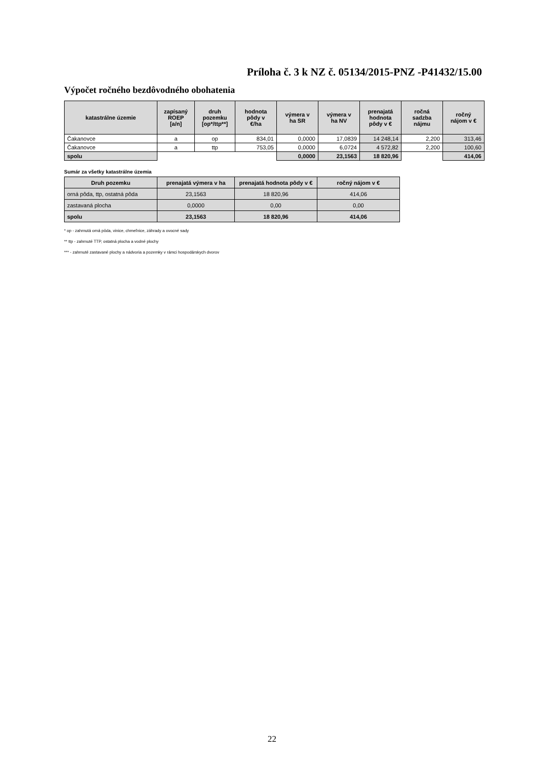Príloha č. 3 k NZ č. 05134/2015-PNZ -P41432/15.00
Výpočet ročného bezdôvodného obohatenia
| katastrálne územie | zapísaný ROEP [a/n] | druh pozemku [op*/ttp**] | hodnota pôdy v €/ha | výmera v ha SR | výmera v ha NV | prenajatá hodnota pôdy v € | ročná sadzba nájmu | ročný nájom v € |
| --- | --- | --- | --- | --- | --- | --- | --- | --- |
| Čakanovce | a | op | 834,01 | 0,0000 | 17,0839 | 14 248,14 | 2,200 | 313,46 |
| Čakanovce | a | ttp | 753,05 | 0,0000 | 6,0724 | 4 572,82 | 2,200 | 100,60 |
| spolu | | | | 0,0000 | 23,1563 | 18 820,96 | | 414,06 |
Sumár za všetky katastrálne územia
| Druh pozemku | prenajatá výmera v ha | prenajatá hodnota pôdy v € | ročný nájom v € |
| --- | --- | --- | --- |
| orná pôda, ttp, ostatná pôda | 23,1563 | 18 820,96 | 414,06 |
| zastavaná plocha | 0,0000 | 0,00 | 0,00 |
| spolu | 23,1563 | 18 820,96 | 414,06 |
* op - zahrnutá orná pôda, vinice, chmeľnice, záhrady a ovocné sady
** ttp - zahrnuté TTP, ostatná plocha a vodné plochy
*** - zahrnuté zastavané plochy a nádvoria a pozemky v rámci hospodárskych dvorov
22